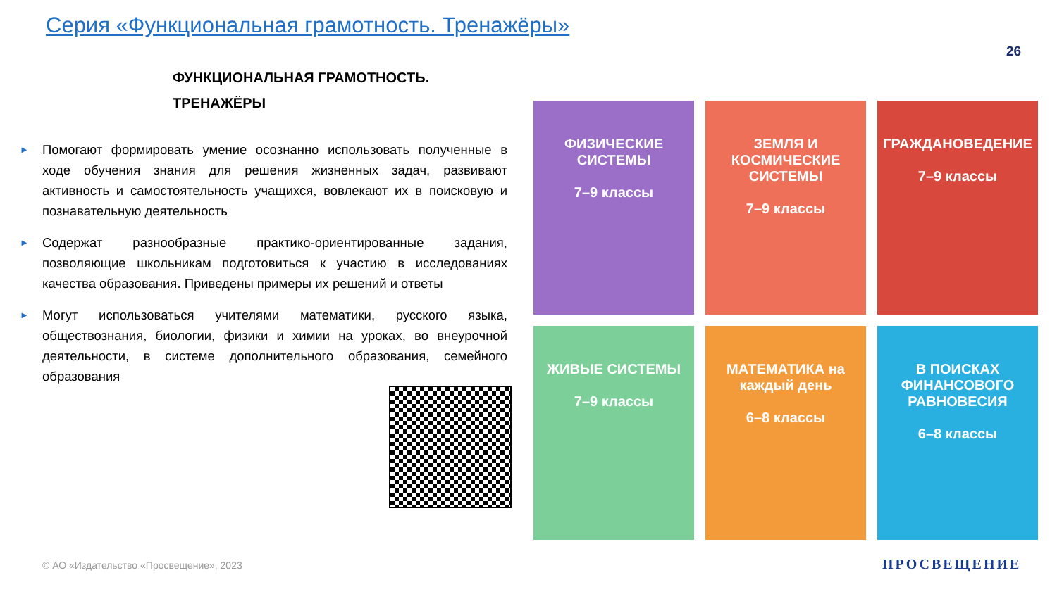Серия «Функциональная грамотность. Тренажёры»
26
ФУНКЦИОНАЛЬНАЯ ГРАМОТНОСТЬ.
ТРЕНАЖЁРЫ
►
Помогают формировать умение осознанно использовать полученные в ходе обучения знания для решения жизненных задач, развивают активность и самостоятельность учащихся, вовлекают их в поисковую и познавательную деятельность
►
Содержат разнообразные практико-ориентированные задания, позволяющие школьникам подготовиться к участию в исследованиях качества образования. Приведены примеры их решений и ответы
►
Могут использоваться учителями математики, русского языка, обществознания, биологии, физики и химии на уроках, во внеурочной деятельности, в системе дополнительного образования, семейного образования
ФИЗИЧЕСКИЕ СИСТЕМЫ
7–9 классы
ЗЕМЛЯ И КОСМИЧЕСКИЕ СИСТЕМЫ
7–9 классы
ГРАЖДАНОВЕДЕНИЕ
7–9 классы
ЖИВЫЕ СИСТЕМЫ
7–9 классы
МАТЕМАТИКА на каждый день
6–8 классы
В ПОИСКАХ ФИНАНСОВОГО РАВНОВЕСИЯ
6–8 классы
© АО «Издательство «Просвещение», 2023
ПРОСВЕЩЕНИЕ